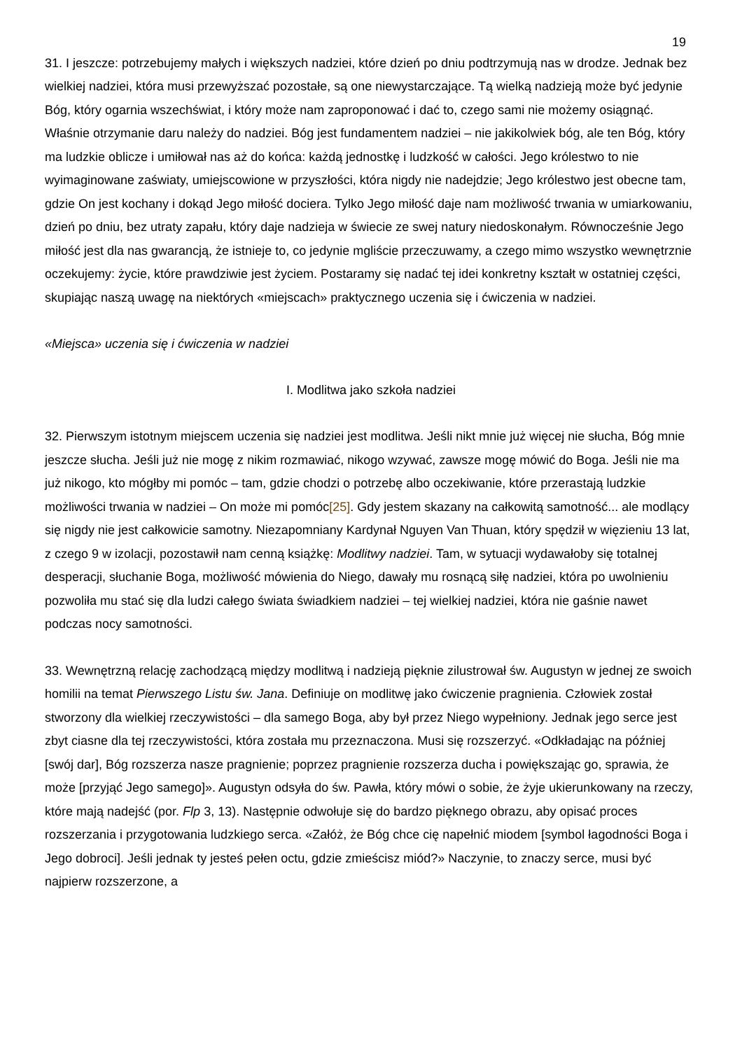19
31. I jeszcze: potrzebujemy małych i większych nadziei, które dzień po dniu podtrzymują nas w drodze. Jednak bez wielkiej nadziei, która musi przewyższać pozostałe, są one niewystarczające. Tą wielką nadzieją może być jedynie Bóg, który ogarnia wszechświat, i który może nam zaproponować i dać to, czego sami nie możemy osiągnąć. Właśnie otrzymanie daru należy do nadziei. Bóg jest fundamentem nadziei – nie jakikolwiek bóg, ale ten Bóg, który ma ludzkie oblicze i umiłował nas aż do końca: każdą jednostkę i ludzkość w całości. Jego królestwo to nie wyimaginowane zaświaty, umiejscowione w przyszłości, która nigdy nie nadejdzie; Jego królestwo jest obecne tam, gdzie On jest kochany i dokąd Jego miłość dociera. Tylko Jego miłość daje nam możliwość trwania w umiarkowaniu, dzień po dniu, bez utraty zapału, który daje nadzieja w świecie ze swej natury niedoskonałym. Równocześnie Jego miłość jest dla nas gwarancją, że istnieje to, co jedynie mgliście przeczuwamy, a czego mimo wszystko wewnętrznie oczekujemy: życie, które prawdziwie jest życiem. Postaramy się nadać tej idei konkretny kształt w ostatniej części, skupiając naszą uwagę na niektórych «miejscach» praktycznego uczenia się i ćwiczenia w nadziei.
«Miejsca» uczenia się i ćwiczenia w nadziei
I. Modlitwa jako szkoła nadziei
32. Pierwszym istotnym miejscem uczenia się nadziei jest modlitwa. Jeśli nikt mnie już więcej nie słucha, Bóg mnie jeszcze słucha. Jeśli już nie mogę z nikim rozmawiać, nikogo wzywać, zawsze mogę mówić do Boga. Jeśli nie ma już nikogo, kto mógłby mi pomóc – tam, gdzie chodzi o potrzebę albo oczekiwanie, które przerastają ludzkie możliwości trwania w nadziei – On może mi pomóc[25]. Gdy jestem skazany na całkowitą samotność... ale modlący się nigdy nie jest całkowicie samotny. Niezapomniany Kardynał Nguyen Van Thuan, który spędził w więzieniu 13 lat, z czego 9 w izolacji, pozostawił nam cenną książkę: Modlitwy nadziei. Tam, w sytuacji wydawałoby się totalnej desperacji, słuchanie Boga, możliwość mówienia do Niego, dawały mu rosnącą siłę nadziei, która po uwolnieniu pozwoliła mu stać się dla ludzi całego świata świadkiem nadziei – tej wielkiej nadziei, która nie gaśnie nawet podczas nocy samotności.
33. Wewnętrzną relację zachodzącą między modlitwą i nadzieją pięknie zilustrował św. Augustyn w jednej ze swoich homilii na temat Pierwszego Listu św. Jana. Definiuje on modlitwę jako ćwiczenie pragnienia. Człowiek został stworzony dla wielkiej rzeczywistości – dla samego Boga, aby był przez Niego wypełniony. Jednak jego serce jest zbyt ciasne dla tej rzeczywistości, która została mu przeznaczona. Musi się rozszerzyć. «Odkładając na później [swój dar], Bóg rozszerza nasze pragnienie; poprzez pragnienie rozszerza ducha i powiększając go, sprawia, że może [przyjąć Jego samego]». Augustyn odsyła do św. Pawła, który mówi o sobie, że żyje ukierunkowany na rzeczy, które mają nadejść (por. Flp 3, 13). Następnie odwołuje się do bardzo pięknego obrazu, aby opisać proces rozszerzania i przygotowania ludzkiego serca. «Załóż, że Bóg chce cię napełnić miodem [symbol łagodności Boga i Jego dobroci]. Jeśli jednak ty jesteś pełen octu, gdzie zmieścisz miód?» Naczynie, to znaczy serce, musi być najpierw rozszerzone, a